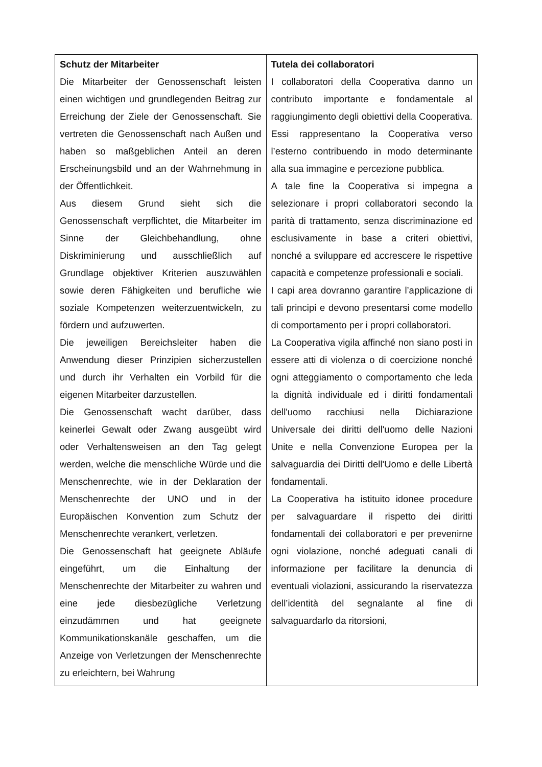| Schutz der Mitarbeiter Die Mitarbeiter der Genossenschaft leisten einen wichtigen und grundlegenden Beitrag zur Erreichung der Ziele der Genossenschaft. Sie vertreten die Genossenschaft nach Außen und haben so maßgeblichen Anteil an deren Erscheinungsbild und an der Wahrnehmung in der Öffentlichkeit. Aus diesem Grund sieht sich die Genossenschaft verpflichtet, die Mitarbeiter im Sinne der Gleichbehandlung, ohne Diskriminierung und ausschließlich auf Grundlage objektiver Kriterien auszuwählen sowie deren Fähigkeiten und berufliche wie soziale Kompetenzen weiterzuentwickeln, zu fördern und aufzuwerten. Die jeweiligen Bereichsleiter haben die Anwendung dieser Prinzipien sicherzustellen und durch ihr Verhalten ein Vorbild für die eigenen Mitarbeiter darzustellen. Die Genossenschaft wacht darüber, dass keinerlei Gewalt oder Zwang ausgeübt wird oder Verhaltensweisen an den Tag gelegt werden, welche die menschliche Würde und die Menschenrechte, wie in der Deklaration der Menschenrechte der UNO und in der Europäischen Konvention zum Schutz der Menschenrechte verankert, verletzen. Die Genossenschaft hat geeignete Abläufe eingeführt, um die Einhaltung der Menschenrechte der Mitarbeiter zu wahren und eine jede diesbezügliche Verletzung einzudämmen und hat geeignete Kommunikationskanäle geschaffen, um die Anzeige von Verletzungen der Menschenrechte zu erleichtern, bei Wahrung | Tutela dei collaboratori I collaboratori della Cooperativa danno un contributo importante e fondamentale al raggiungimento degli obiettivi della Cooperativa. Essi rappresentano la Cooperativa verso l’esterno contribuendo in modo determinante alla sua immagine e percezione pubblica. A tale fine la Cooperativa si impegna a selezionare i propri collaboratori secondo la parità di trattamento, senza discriminazione ed esclusivamente in base a criteri obiettivi, nonché a sviluppare ed accrescere le rispettive capacità e competenze professionali e sociali. I capi area dovranno garantire l’applicazione di tali principi e devono presentarsi come modello di comportamento per i propri collaboratori. La Cooperativa vigila affinché non siano posti in essere atti di violenza o di coercizione nonché ogni atteggiamento o comportamento che leda la dignità individuale ed i diritti fondamentali dell'uomo racchiusi nella Dichiarazione Universale dei diritti dell'uomo delle Nazioni Unite e nella Convenzione Europea per la salvaguardia dei Diritti dell'Uomo e delle Libertà fondamentali. La Cooperativa ha istituito idonee procedure per salvaguardare il rispetto dei diritti fondamentali dei collaboratori e per prevenirne ogni violazione, nonché adeguati canali di informazione per facilitare la denuncia di eventuali violazioni, assicurando la riservatezza dell’identità del segnalante al fine di salvaguardarlo da ritorsioni, |